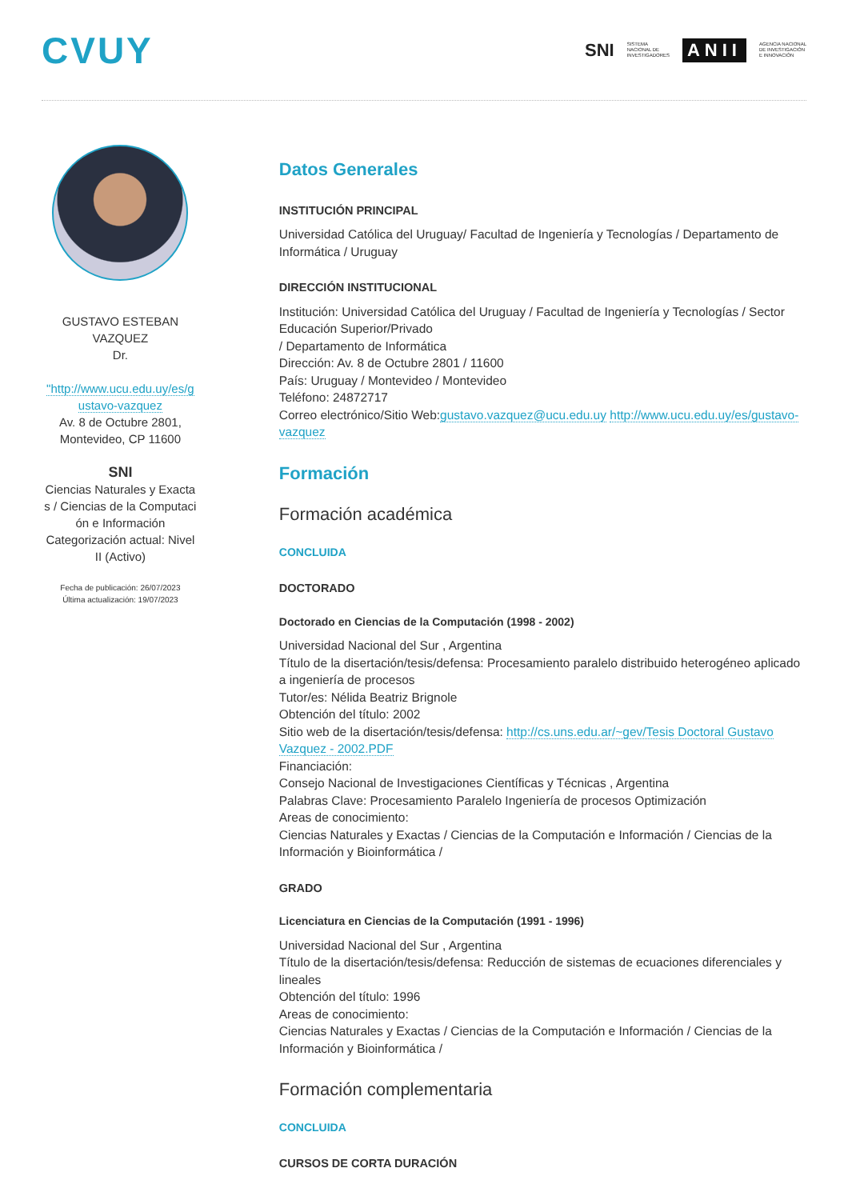CVUY
SNI SISTEMA
NACIONAL DE
INVESTIGADORES ANII AGENCIA NACIONAL
DE INVESTIGACIÓN
E INNOVACIÓN
GUSTAVO ESTEBAN
VAZQUEZ
Dr.
"http://www.ucu.edu.uy/es/g ustavo-vazquez
Av. 8 de Octubre 2801, Montevideo, CP 11600
SNI
Ciencias Naturales y Exacta s / Ciencias de la Computaci ón e Información
Categorización actual: Nivel II (Activo)
Fecha de publicación: 26/07/2023
Última actualización: 19/07/2023
Datos Generales
INSTITUCIÓN PRINCIPAL
Universidad Católica del Uruguay/ Facultad de Ingeniería y Tecnologías / Departamento de Informática / Uruguay
DIRECCIÓN INSTITUCIONAL
Institución: Universidad Católica del Uruguay / Facultad de Ingeniería y Tecnologías / Sector Educación Superior/Privado
/ Departamento de Informática
Dirección: Av. 8 de Octubre 2801 / 11600
País: Uruguay / Montevideo / Montevideo
Teléfono: 24872717
Correo electrónico/Sitio Web:gustavo.vazquez@ucu.edu.uy http://www.ucu.edu.uy/es/gustavo-vazquez
Formación
Formación académica
CONCLUIDA
DOCTORADO
Doctorado en Ciencias de la Computación (1998 - 2002)
Universidad Nacional del Sur , Argentina
Título de la disertación/tesis/defensa: Procesamiento paralelo distribuido heterogéneo aplicado a ingeniería de procesos
Tutor/es: Nélida Beatriz Brignole
Obtención del título: 2002
Sitio web de la disertación/tesis/defensa: http://cs.uns.edu.ar/~gev/Tesis Doctoral Gustavo Vazquez - 2002.PDF
Financiación:
Consejo Nacional de Investigaciones Científicas y Técnicas , Argentina
Palabras Clave: Procesamiento Paralelo Ingeniería de procesos Optimización
Areas de conocimiento:
Ciencias Naturales y Exactas / Ciencias de la Computación e Información / Ciencias de la Información y Bioinformática /
GRADO
Licenciatura en Ciencias de la Computación (1991 - 1996)
Universidad Nacional del Sur , Argentina
Título de la disertación/tesis/defensa: Reducción de sistemas de ecuaciones diferenciales y lineales
Obtención del título: 1996
Areas de conocimiento:
Ciencias Naturales y Exactas / Ciencias de la Computación e Información / Ciencias de la Información y Bioinformática /
Formación complementaria
CONCLUIDA
CURSOS DE CORTA DURACIÓN